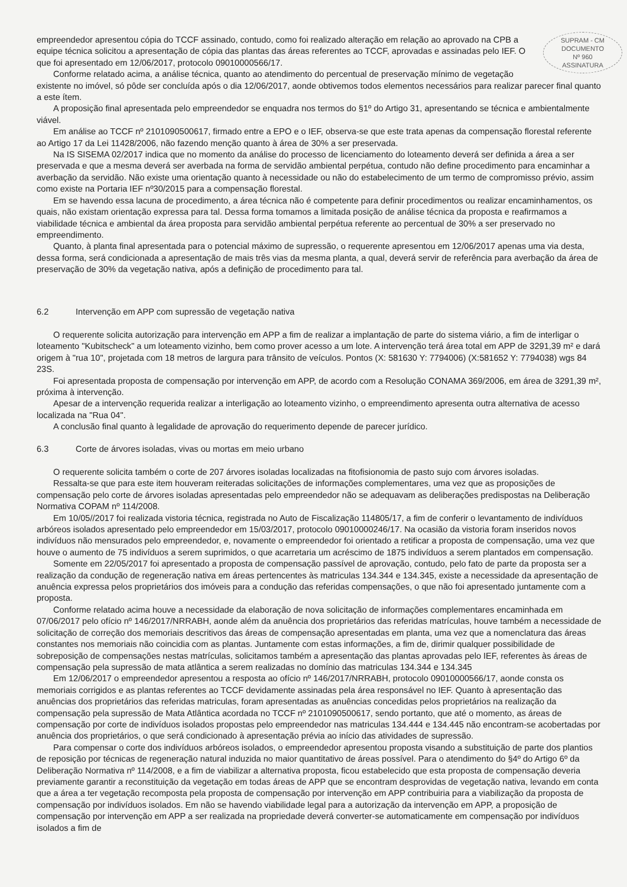SUPRAM - CM
DOCUMENTO
Nº 960
ASSINATURA
empreendedor apresentou cópia do TCCF assinado, contudo, como foi realizado alteração em relação ao aprovado na CPB a equipe técnica solicitou a apresentação de cópia das plantas das áreas referentes ao TCCF, aprovadas e assinadas pelo IEF. O que foi apresentado em 12/06/2017, protocolo 09010000566/17.
Conforme relatado acima, a análise técnica, quanto ao atendimento do percentual de preservação mínimo de vegetação existente no imóvel, só pôde ser concluída após o dia 12/06/2017, aonde obtivemos todos elementos necessários para realizar parecer final quanto a este ítem.
A proposição final apresentada pelo empreendedor se enquadra nos termos do §1º do Artigo 31, apresentando se técnica e ambientalmente viável.
Em análise ao TCCF nº 2101090500617, firmado entre a EPO e o IEF, observa-se que este trata apenas da compensação florestal referente ao Artigo 17 da Lei 11428/2006, não fazendo menção quanto à área de 30% a ser preservada.
Na IS SISEMA 02/2017 indica que no momento da análise do processo de licenciamento do loteamento deverá ser definida a área a ser preservada e que a mesma deverá ser averbada na forma de servidão ambiental perpétua, contudo não define procedimento para encaminhar a averbação da servidão. Não existe uma orientação quanto à necessidade ou não do estabelecimento de um termo de compromisso prévio, assim como existe na Portaria IEF nº30/2015 para a compensação florestal.
Em se havendo essa lacuna de procedimento, a área técnica não é competente para definir procedimentos ou realizar encaminhamentos, os quais, não existam orientação expressa para tal. Dessa forma tomamos a limitada posição de análise técnica da proposta e reafirmamos a viabilidade técnica e ambiental da área proposta para servidão ambiental perpétua referente ao percentual de 30% a ser preservado no empreendimento.
Quanto, à planta final apresentada para o potencial máximo de supressão, o requerente apresentou em 12/06/2017 apenas uma via desta, dessa forma, será condicionada a apresentação de mais três vias da mesma planta, a qual, deverá servir de referência para averbação da área de preservação de 30% da vegetação nativa, após a definição de procedimento para tal.
6.2 Intervenção em APP com supressão de vegetação nativa
O requerente solicita autorização para intervenção em APP a fim de realizar a implantação de parte do sistema viário, a fim de interligar o loteamento "Kubitscheck" a um loteamento vizinho, bem como prover acesso a um lote. A intervenção terá área total em APP de 3291,39 m² e dará origem à "rua 10", projetada com 18 metros de largura para trânsito de veículos. Pontos (X: 581630 Y: 7794006) (X:581652 Y: 7794038) wgs 84 23S.
Foi apresentada proposta de compensação por intervenção em APP, de acordo com a Resolução CONAMA 369/2006, em área de 3291,39 m², próxima à intervenção.
Apesar de a intervenção requerida realizar a interligação ao loteamento vizinho, o empreendimento apresenta outra alternativa de acesso localizada na "Rua 04".
A conclusão final quanto à legalidade de aprovação do requerimento depende de parecer jurídico.
6.3 Corte de árvores isoladas, vivas ou mortas em meio urbano
O requerente solicita também o corte de 207 árvores isoladas localizadas na fitofisionomia de pasto sujo com árvores isoladas.
Ressalta-se que para este item houveram reiteradas solicitações de informações complementares, uma vez que as proposições de compensação pelo corte de árvores isoladas apresentadas pelo empreendedor não se adequavam as deliberações predispostas na Deliberação Normativa COPAM nº 114/2008.
Em 10/05//2017 foi realizada vistoria técnica, registrada no Auto de Fiscalização 114805/17, a fim de conferir o levantamento de indivíduos arbóreos isolados apresentado pelo empreendedor em 15/03/2017, protocolo 09010000246/17. Na ocasião da vistoria foram inseridos novos indivíduos não mensurados pelo empreendedor, e, novamente o empreendedor foi orientado a retificar a proposta de compensação, uma vez que houve o aumento de 75 indivíduos a serem suprimidos, o que acarretaria um acréscimo de 1875 indivíduos a serem plantados em compensação.
Somente em 22/05/2017 foi apresentado a proposta de compensação passível de aprovação, contudo, pelo fato de parte da proposta ser a realização da condução de regeneração nativa em áreas pertencentes às matriculas 134.344 e 134.345, existe a necessidade da apresentação de anuência expressa pelos proprietários dos imóveis para a condução das referidas compensações, o que não foi apresentado juntamente com a proposta.
Conforme relatado acima houve a necessidade da elaboração de nova solicitação de informações complementares encaminhada em 07/06/2017 pelo ofício nº 146/2017/NRRABH, aonde além da anuência dos proprietários das referidas matrículas, houve também a necessidade de solicitação de correção dos memoriais descritivos das áreas de compensação apresentadas em planta, uma vez que a nomenclatura das áreas constantes nos memoriais não coincidia com as plantas. Juntamente com estas informações, a fim de, dirimir qualquer possibilidade de sobreposição de compensações nestas matrículas, solicitamos também a apresentação das plantas aprovadas pelo IEF, referentes às áreas de compensação pela supressão de mata atlântica a serem realizadas no domínio das matriculas 134.344 e 134.345
Em 12/06/2017 o empreendedor apresentou a resposta ao ofício nº 146/2017/NRRABH, protocolo 09010000566/17, aonde consta os memoriais corrigidos e as plantas referentes ao TCCF devidamente assinadas pela área responsável no IEF. Quanto à apresentação das anuências dos proprietários das referidas matriculas, foram apresentadas as anuências concedidas pelos proprietários na realização da compensação pela supressão de Mata Atlântica acordada no TCCF nº 2101090500617, sendo portanto, que até o momento, as áreas de compensação por corte de indivíduos isolados propostas pelo empreendedor nas matriculas 134.444 e 134.445 não encontram-se acobertadas por anuência dos proprietários, o que será condicionado à apresentação prévia ao início das atividades de supressão.
Para compensar o corte dos indivíduos arbóreos isolados, o empreendedor apresentou proposta visando a substituição de parte dos plantios de reposição por técnicas de regeneração natural induzida no maior quantitativo de áreas possível. Para o atendimento do §4º do Artigo 6º da Deliberação Normativa nº 114/2008, e a fim de viabilizar a alternativa proposta, ficou estabelecido que esta proposta de compensação deveria previamente garantir a reconstituição da vegetação em todas áreas de APP que se encontram desprovidas de vegetação nativa, levando em conta que a área a ter vegetação recomposta pela proposta de compensação por intervenção em APP contribuiria para a viabilização da proposta de compensação por indivíduos isolados. Em não se havendo viabilidade legal para a autorização da intervenção em APP, a proposição de compensação por intervenção em APP a ser realizada na propriedade deverá converter-se automaticamente em compensação por indivíduos isolados a fim de